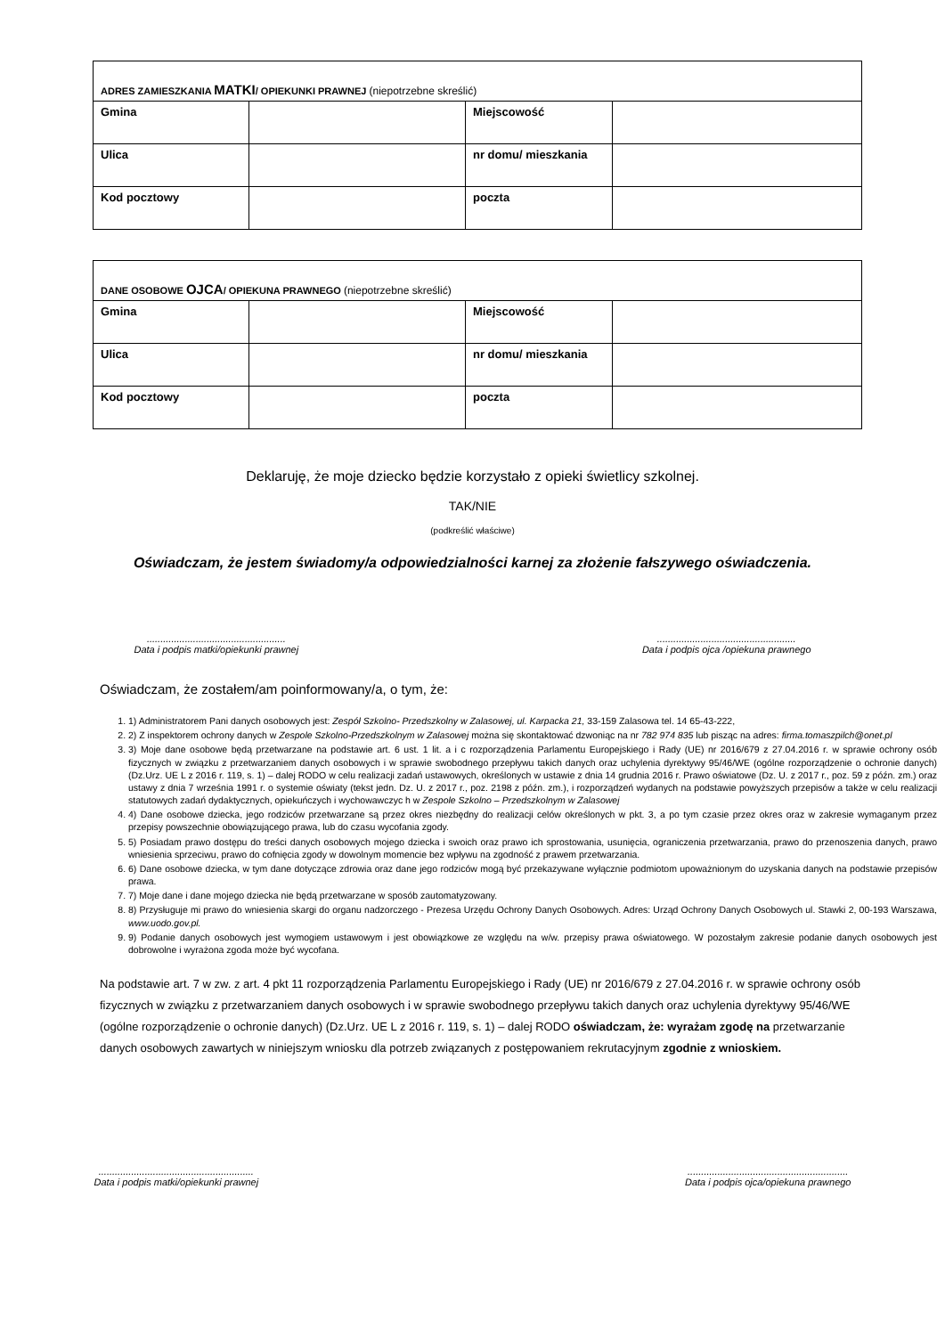| ADRES ZAMIESZKANIA MATKI / OPIEKUNKI PRAWNEJ (niepotrzebne skreślić) | | | |
| Gmina | | Miejscowość | |
| Ulica | | nr domu/ mieszkania | |
| Kod pocztowy | | poczta | |
| DANE OSOBOWE OJCA / OPIEKUNA PRAWNEGO (niepotrzebne skreślić) | | | |
| Gmina | | Miejscowość | |
| Ulica | | nr domu/ mieszkania | |
| Kod pocztowy | | poczta | |
Deklaruję, że moje dziecko będzie korzystało z opieki świetlicy szkolnej.
TAK/NIE
(podkreślić właściwe)
Oświadczam, że jestem świadomy/a odpowiedzialności karnej za złożenie fałszywego oświadczenia.
...................................................
Data i podpis matki/opiekunki prawnej
...................................................
Data i podpis ojca /opiekuna prawnego
Oświadczam, że zostałem/am poinformowany/a, o tym, że:
1. 1) Administratorem Pani danych osobowych jest: Zespół Szkolno- Przedszkolny w Zalasowej, ul. Karpacka 21, 33-159 Zalasowa tel. 14 65-43-222,
2. 2) Z inspektorem ochrony danych w Zespole Szkolno-Przedszkolnym w Zalasowej można się skontaktować dzwoniąc na nr 782 974 835 lub pisząc na adres: firma.tomaszpilch@onet.pl
3. 3) Moje dane osobowe będą przetwarzane na podstawie art. 6 ust. 1 lit. a i c rozporządzenia Parlamentu Europejskiego i Rady (UE) nr 2016/679 z 27.04.2016 r. w sprawie ochrony osób fizycznych w związku z przetwarzaniem danych osobowych i w sprawie swobodnego przepływu takich danych oraz uchylenia dyrektywy 95/46/WE (ogólne rozporządzenie o ochronie danych) (Dz.Urz. UE L z 2016 r. 119, s. 1) – dalej RODO w celu realizacji zadań ustawowych, określonych w ustawie z dnia 14 grudnia 2016 r. Prawo oświatowe (Dz. U. z 2017 r., poz. 59 z późn. zm.) oraz ustawy z dnia 7 września 1991 r. o systemie oświaty (tekst jedn. Dz. U. z 2017 r., poz. 2198 z późn. zm.), i rozporządzeń wydanych na podstawie powyższych przepisów a także w celu realizacji statutowych zadań dydaktycznych, opiekuńczych i wychowawczyc h w Zespole Szkolno – Przedszkolnym w Zalasowej
4. 4) Dane osobowe dziecka, jego rodziców przetwarzane są przez okres niezbędny do realizacji celów określonych w pkt. 3, a po tym czasie przez okres oraz w zakresie wymaganym przez przepisy powszechnie obowiązującego prawa, lub do czasu wycofania zgody.
5. 5) Posiadam prawo dostępu do treści danych osobowych mojego dziecka i swoich oraz prawo ich sprostowania, usunięcia, ograniczenia przetwarzania, prawo do przenoszenia danych, prawo wniesienia sprzeciwu, prawo do cofnięcia zgody w dowolnym momencie bez wpływu na zgodność z prawem przetwarzania.
6. 6) Dane osobowe dziecka, w tym dane dotyczące zdrowia oraz dane jego rodziców mogą być przekazywane wyłącznie podmiotom upoważnionym do uzyskania danych na podstawie przepisów prawa.
7. 7) Moje dane i dane mojego dziecka nie będą przetwarzane w sposób zautomatyzowany.
8. 8) Przysługuje mi prawo do wniesienia skargi do organu nadzorczego - Prezesa Urzędu Ochrony Danych Osobowych. Adres: Urząd Ochrony Danych Osobowych ul. Stawki 2, 00-193 Warszawa, www.uodo.gov.pl.
9. 9) Podanie danych osobowych jest wymogiem ustawowym i jest obowiązkowe ze względu na w/w. przepisy prawa oświatowego. W pozostałym zakresie podanie danych osobowych jest dobrowolne i wyrażona zgoda może być wycofana.
Na podstawie art. 7 w zw. z art. 4 pkt 11 rozporządzenia Parlamentu Europejskiego i Rady (UE) nr 2016/679 z 27.04.2016 r. w sprawie ochrony osób fizycznych w związku z przetwarzaniem danych osobowych i w sprawie swobodnego przepływu takich danych oraz uchylenia dyrektywy 95/46/WE (ogólne rozporządzenie o ochronie danych) (Dz.Urz. UE L z 2016 r. 119, s. 1) – dalej RODO oświadczam, że: wyrażam zgodę na przetwarzanie danych osobowych zawartych w niniejszym wniosku dla potrzeb związanych z postępowaniem rekrutacyjnym zgodnie z wnioskiem.
.........................................................
Data i podpis matki/opiekunki prawnej
...........................................................
Data i podpis ojca/opiekuna prawnego